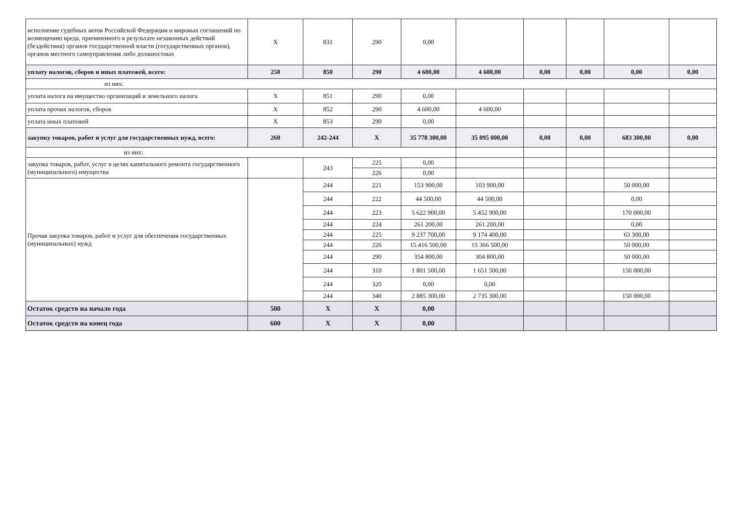| исполнение судебных актов Российской Федерации и мировых соглашений по возмещению вреда, причиненного в результате незаконных действий (бездействия) органов государственной власти (государственных органов), органов местного самоуправления либо должностных | X | 831 | 290 | 0,00 | | | | | |
| уплату налогов, сборов и иных платежей, всего: | 250 | 850 | 290 | 4 600,00 | 4 600,00 | 0,00 | 0,00 | 0,00 | 0,00 |
| из них: | | | | | | | | | |
| уплата налога на имущество организаций и земельного налога | X | 851 | 290 | 0,00 | | | | | |
| уплата прочих налогов, сборов | X | 852 | 290 | 4 600,00 | 4 600,00 | | | | |
| уплата иных платежей | X | 853 | 290 | 0,00 | | | | | |
| закупку товаров, работ и услуг для государственных нужд, всего: | 260 | 242-244 | X | 35 778 300,00 | 35 095 000,00 | 0,00 | 0,00 | 683 300,00 | 0,00 |
| из них: | | | | | | | | | |
| закупка товаров, работ, услуг в целях капитального ремонта государственного (муниципального) имущества | | 243 | 225 | 0,00 | | | | | |
| | | | 226 | 0,00 | | | | | |
| Прочая закупка товаров, работ и услуг для обеспечения государственных (муниципальных) нужд | | 244 | 221 | 153 900,00 | 103 900,00 | | | 50 000,00 | |
| | | 244 | 222 | 44 500,00 | 44 500,00 | | | 0,00 | |
| | | 244 | 223 | 5 622 900,00 | 5 452 900,00 | | | 170 000,00 | |
| | | 244 | 224 | 261 200,00 | 261 200,00 | | | 0,00 | |
| | | 244 | 225 | 9 237 700,00 | 9 174 400,00 | | | 63 300,00 | |
| | | 244 | 226 | 15 416 500,00 | 15 366 500,00 | | | 50 000,00 | |
| | | 244 | 290 | 354 800,00 | 304 800,00 | | | 50 000,00 | |
| | | 244 | 310 | 1 801 500,00 | 1 651 500,00 | | | 150 000,00 | |
| | | 244 | 320 | 0,00 | 0,00 | | | | |
| | | 244 | 340 | 2 885 300,00 | 2 735 300,00 | | | 150 000,00 | |
| Остаток средств на начало года | 500 | X | X | 0,00 | | | | | |
| Остаток средств на конец года | 600 | X | X | 0,00 | | | | | |